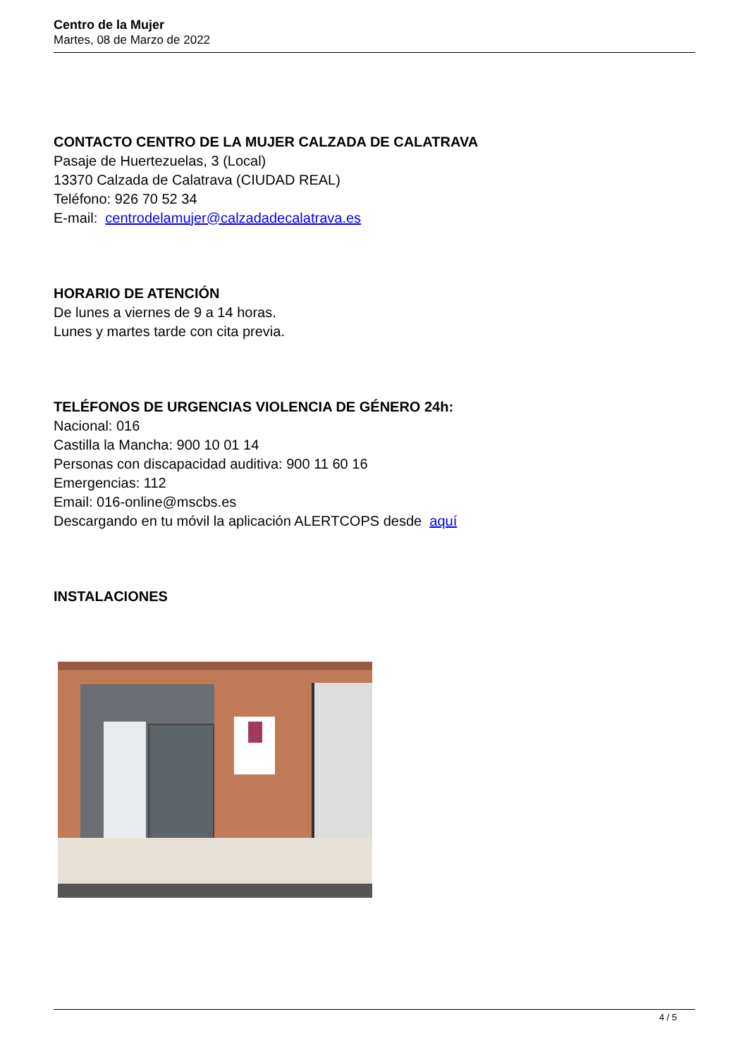Centro de la Mujer
Martes, 08 de Marzo de 2022
CONTACTO CENTRO DE LA MUJER CALZADA DE CALATRAVA
Pasaje de Huertezuelas, 3 (Local)
13370 Calzada de Calatrava (CIUDAD REAL)
Teléfono: 926 70 52 34
E-mail: centrodelamujer@calzadadecalatrava.es
HORARIO DE ATENCIÓN
De lunes a viernes de 9 a 14 horas.
Lunes y martes tarde con cita previa.
TELÉFONOS DE URGENCIAS VIOLENCIA DE GÉNERO 24h:
Nacional: 016
Castilla la Mancha: 900 10 01 14
Personas con discapacidad auditiva: 900 11 60 16
Emergencias: 112
Email: 016-online@mscbs.es
Descargando en tu móvil la aplicación ALERTCOPS desde aquí
INSTALACIONES
4 / 5